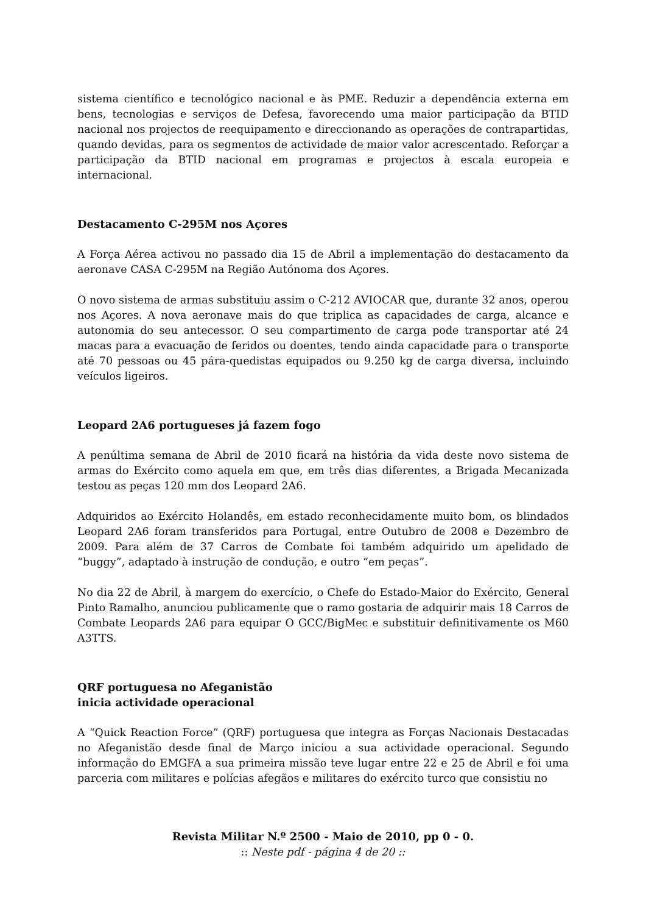sistema científico e tecnológico nacional e às PME. Reduzir a dependência externa em bens, tecnologias e serviços de Defesa, favorecendo uma maior participação da BTID nacional nos projectos de reequipamento e direccionando as operações de contrapartidas, quando devidas, para os segmentos de actividade de maior valor acrescentado. Reforçar a participação da BTID nacional em programas e projectos à escala europeia e internacional.
Destacamento C-295M nos Açores
A Força Aérea activou no passado dia 15 de Abril a implementação do destacamento da aeronave CASA C-295M na Região Autónoma dos Açores.
O novo sistema de armas substituiu assim o C-212 AVIOCAR que, durante 32 anos, operou nos Açores. A nova aeronave mais do que triplica as capacidades de carga, alcance e autonomia do seu antecessor. O seu compartimento de carga pode transportar até 24 macas para a evacuação de feridos ou doentes, tendo ainda capacidade para o transporte até 70 pessoas ou 45 pára-quedistas equipados ou 9.250 kg de carga diversa, incluindo veículos ligeiros.
Leopard 2A6 portugueses já fazem fogo
A penúltima semana de Abril de 2010 ficará na história da vida deste novo sistema de armas do Exército como aquela em que, em três dias diferentes, a Brigada Mecanizada testou as peças 120 mm dos Leopard 2A6.
Adquiridos ao Exército Holandês, em estado reconhecidamente muito bom, os blindados Leopard 2A6 foram transferidos para Portugal, entre Outubro de 2008 e Dezembro de 2009. Para além de 37 Carros de Combate foi também adquirido um apelidado de “buggy”, adaptado à instrução de condução, e outro “em peças”.
No dia 22 de Abril, à margem do exercício, o Chefe do Estado-Maior do Exército, General Pinto Ramalho, anunciou publicamente que o ramo gostaria de adquirir mais 18 Carros de Combate Leopards 2A6 para equipar O GCC/BigMec e substituir definitivamente os M60 A3TTS.
QRF portuguesa no Afeganistão
inicia actividade operacional
A “Quick Reaction Force” (QRF) portuguesa que integra as Forças Nacionais Destacadas no Afeganistão desde final de Março iniciou a sua actividade operacional. Segundo informação do EMGFA a sua primeira missão teve lugar entre 22 e 25 de Abril e foi uma parceria com militares e polícias afegãos e militares do exército turco que consistiu no
Revista Militar N.º 2500 - Maio de 2010, pp 0 - 0.
:: Neste pdf - página 4 de 20 ::